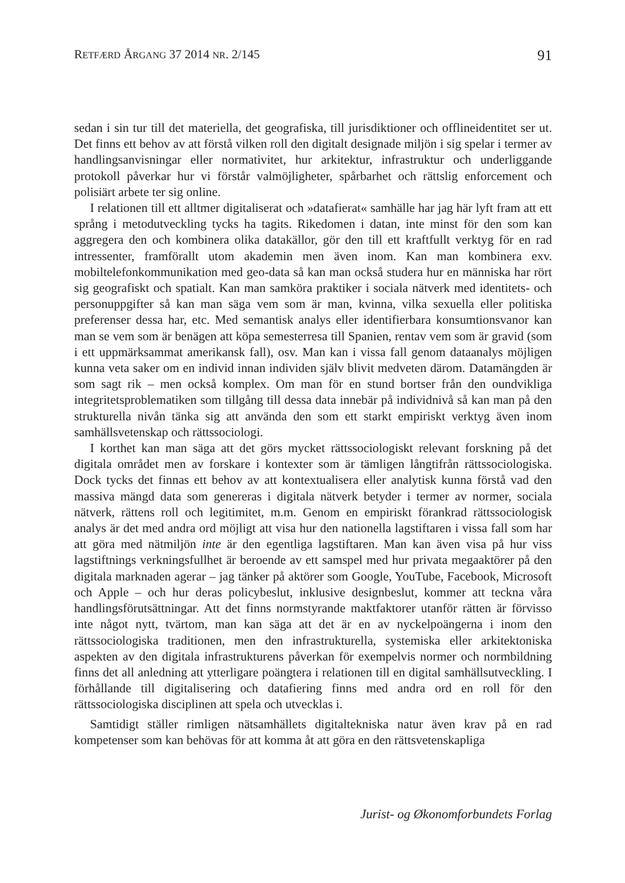RETFÆRD ÅRGANG 37 2014 NR. 2/145 91
sedan i sin tur till det materiella, det geografiska, till jurisdiktioner och offlineidentitet ser ut. Det finns ett behov av att förstå vilken roll den digitalt designade miljön i sig spelar i termer av handlingsanvisningar eller normativitet, hur arkitektur, infrastruktur och underliggande protokoll påverkar hur vi förstår valmöjligheter, spårbarhet och rättslig enforcement och polisiärt arbete ter sig online.
I relationen till ett alltmer digitaliserat och »datafierat« samhälle har jag här lyft fram att ett språng i metodutveckling tycks ha tagits. Rikedomen i datan, inte minst för den som kan aggregera den och kombinera olika datakällor, gör den till ett kraftfullt verktyg för en rad intressenter, framförallt utom akademin men även inom. Kan man kombinera exv. mobiltelefonkommunikation med geo-data så kan man också studera hur en människa har rört sig geografiskt och spatialt. Kan man samköra praktiker i sociala nätverk med identitets- och personuppgifter så kan man säga vem som är man, kvinna, vilka sexuella eller politiska preferenser dessa har, etc. Med semantisk analys eller identifierbara konsumtionsvanor kan man se vem som är benägen att köpa semesterresa till Spanien, rentav vem som är gravid (som i ett uppmärksammat amerikansk fall), osv. Man kan i vissa fall genom dataanalys möjligen kunna veta saker om en individ innan individen själv blivit medveten därom. Datamängden är som sagt rik – men också komplex. Om man för en stund bortser från den oundvikliga integritetsproblematiken som tillgång till dessa data innebär på individnivå så kan man på den strukturella nivån tänka sig att använda den som ett starkt empiriskt verktyg även inom samhällsvetenskap och rättssociologi.
I korthet kan man säga att det görs mycket rättssociologiskt relevant forskning på det digitala området men av forskare i kontexter som är tämligen långtifrån rättssociologiska. Dock tycks det finnas ett behov av att kontextualisera eller analytisk kunna förstå vad den massiva mängd data som genereras i digitala nätverk betyder i termer av normer, sociala nätverk, rättens roll och legitimitet, m.m. Genom en empiriskt förankrad rättssociologisk analys är det med andra ord möjligt att visa hur den nationella lagstiftaren i vissa fall som har att göra med nätmiljön inte är den egentliga lagstiftaren. Man kan även visa på hur viss lagstiftnings verkningsfullhet är beroende av ett samspel med hur privata megaaktörer på den digitala marknaden agerar – jag tänker på aktörer som Google, YouTube, Facebook, Microsoft och Apple – och hur deras policybeslut, inklusive designbeslut, kommer att teckna våra handlingsförutsättningar. Att det finns normstyrande maktfaktorer utanför rätten är förvisso inte något nytt, tvärtom, man kan säga att det är en av nyckelpoängerna i inom den rättssociologiska traditionen, men den infrastrukturella, systemiska eller arkitektoniska aspekten av den digitala infrastrukturens påverkan för exempelvis normer och normbildning finns det all anledning att ytterligare poängtera i relationen till en digital samhällsutveckling. I förhållande till digitalisering och datafiering finns med andra ord en roll för den rättssociologiska disciplinen att spela och utvecklas i.
Samtidigt ställer rimligen nätsamhällets digitaltekniska natur även krav på en rad kompetenser som kan behövas för att komma åt att göra en den rättsvetenskapliga
Jurist- og Økonomforbundets Forlag